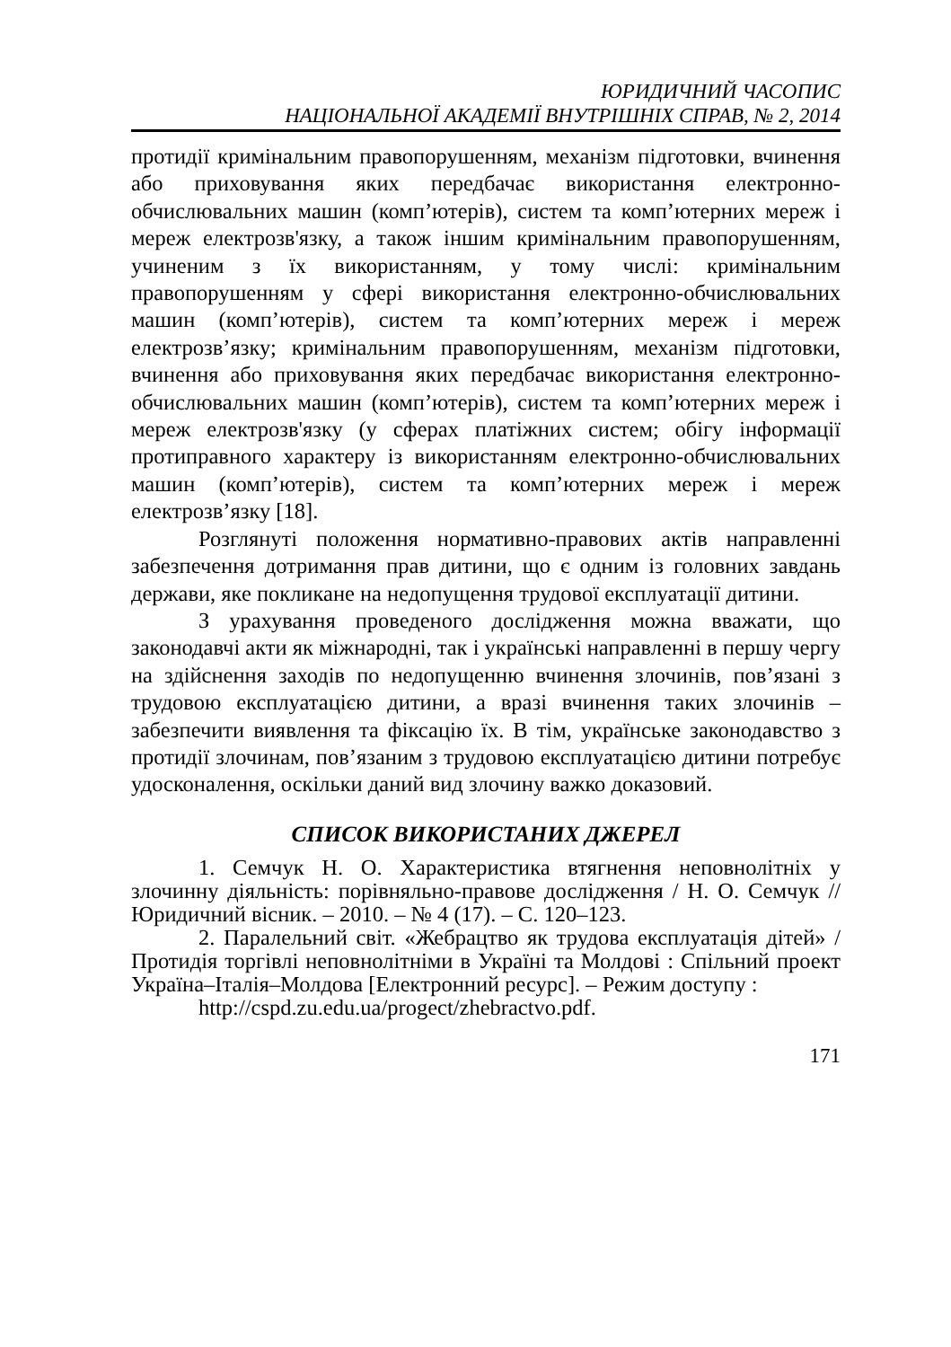ЮРИДИЧНИЙ ЧАСОПИС
НАЦІОНАЛЬНОЇ АКАДЕМІЇ ВНУТРІШНІХ СПРАВ, № 2, 2014
протидії кримінальним правопорушенням, механізм підготовки, вчинення або приховування яких передбачає використання електронно-обчислювальних машин (комп’ютерів), систем та комп’ютерних мереж і мереж електрозв'язку, а також іншим кримінальним правопорушенням, учиненим з їх використанням, у тому числі: кримінальним правопорушенням у сфері використання електронно-обчислювальних машин (комп’ютерів), систем та комп’ютерних мереж і мереж електрозв’язку; кримінальним правопорушенням, механізм підготовки, вчинення або приховування яких передбачає використання електронно-обчислювальних машин (комп’ютерів), систем та комп’ютерних мереж і мереж електрозв'язку (у сферах платіжних систем; обігу інформації протиправного характеру із використанням електронно-обчислювальних машин (комп’ютерів), систем та комп’ютерних мереж і мереж електрозв’язку [18].
Розглянуті положення нормативно-правових актів направленні забезпечення дотримання прав дитини, що є одним із головних завдань держави, яке покликане на недопущення трудової експлуатації дитини.
З урахування проведеного дослідження можна вважати, що законодавчі акти як міжнародні, так і українські направленні в першу чергу на здійснення заходів по недопущенню вчинення злочинів, пов’язані з трудовою експлуатацією дитини, а вразі вчинення таких злочинів – забезпечити виявлення та фіксацію їх. В тім, українське законодавство з протидії злочинам, пов’язаним з трудовою експлуатацією дитини потребує удосконалення, оскільки даний вид злочину важко доказовий.
СПИСОК ВИКОРИСТАНИХ ДЖЕРЕЛ
1. Семчук Н. О. Характеристика втягнення неповнолітніх у злочинну діяльність: порівняльно-правове дослідження / Н. О. Семчук // Юридичний вісник. – 2010. – № 4 (17). – С. 120–123.
2. Паралельний світ. «Жебрацтво як трудова експлуатація дітей» / Протидія торгівлі неповнолітніми в Україні та Молдові : Спільний проект Україна–Італія–Молдова [Електронний ресурс]. – Режим доступу :
http://cspd.zu.edu.ua/progect/zhebractvo.pdf.
171